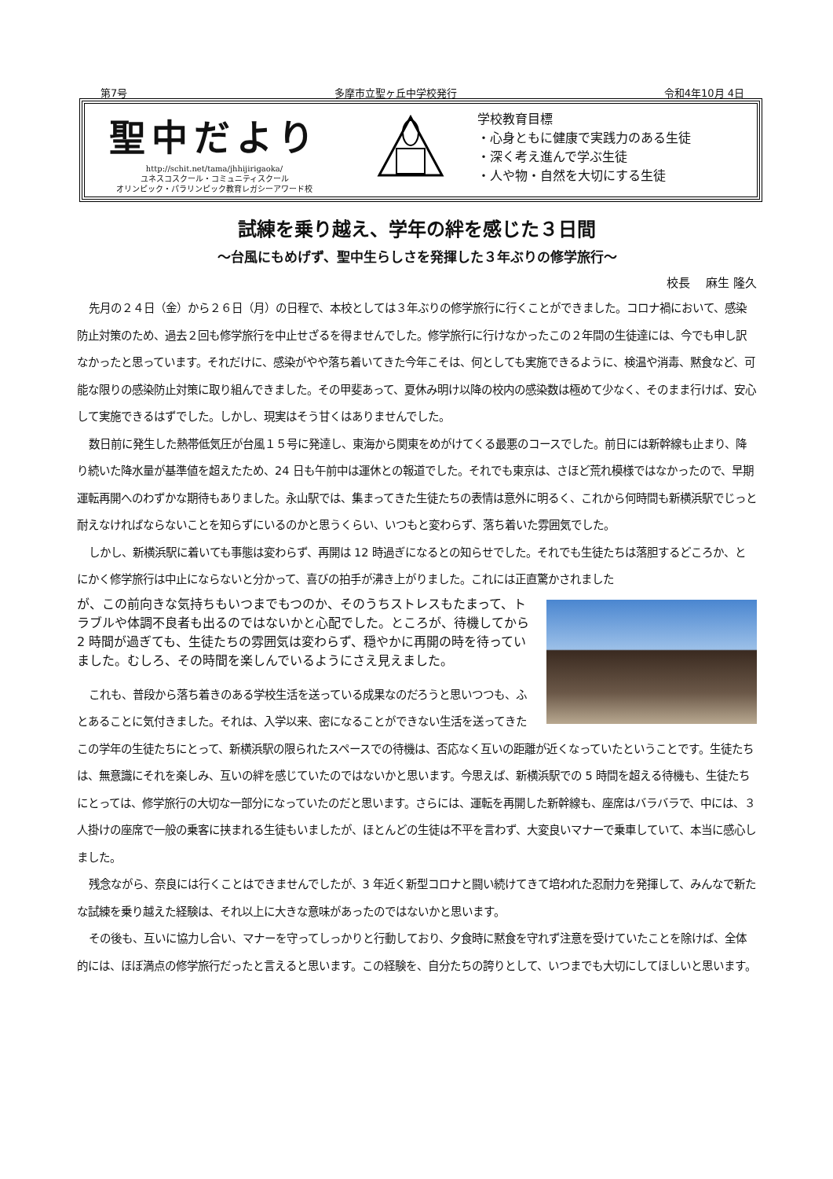第7号 多摩市立聖ヶ丘中学校発行 令和4年10月 4日
聖中だより
http://schit.net/tama/jhhijirigaoka/
ユネスコスクール・コミュニティスクール
オリンピック・パラリンピック教育レガシーアワード校
学校教育目標
・心身ともに健康で実践力のある生徒
・深く考え進んで学ぶ生徒
・人や物・自然を大切にする生徒
試練を乗り越え、学年の絆を感じた３日間
～台風にもめげず、聖中生らしさを発揮した３年ぶりの修学旅行～
校長　 麻生 隆久
先月の２４日（金）から２６日（月）の日程で、本校としては３年ぶりの修学旅行に行くことができました。コロナ禍において、感染防止対策のため、過去２回も修学旅行を中止せざるを得ませんでした。修学旅行に行けなかったこの２年間の生徒達には、今でも申し訳なかったと思っています。それだけに、感染がやや落ち着いてきた今年こそは、何としても実施できるように、検温や消毒、黙食など、可能な限りの感染防止対策に取り組んできました。その甲斐あって、夏休み明け以降の校内の感染数は極めて少なく、そのまま行けば、安心して実施できるはずでした。しかし、現実はそう甘くはありませんでした。
数日前に発生した熱帯低気圧が台風１５号に発達し、東海から関東をめがけてくる最悪のコースでした。前日には新幹線も止まり、降り続いた降水量が基準値を超えたため、24 日も午前中は運休との報道でした。それでも東京は、さほど荒れ模様ではなかったので、早期運転再開へのわずかな期待もありました。永山駅では、集まってきた生徒たちの表情は意外に明るく、これから何時間も新横浜駅でじっと耐えなければならないことを知らずにいるのかと思うくらい、いつもと変わらず、落ち着いた雰囲気でした。
しかし、新横浜駅に着いても事態は変わらず、再開は 12 時過ぎになるとの知らせでした。それでも生徒たちは落胆するどころか、とにかく修学旅行は中止にならないと分かって、喜びの拍手が沸き上がりました。これには正直驚かされました
が、この前向きな気持ちもいつまでもつのか、そのうちストレスもたまって、トラブルや体調不良者も出るのではないかと心配でした。ところが、待機してから 2 時間が過ぎても、生徒たちの雰囲気は変わらず、穏やかに再開の時を待っていました。むしろ、その時間を楽しんでいるようにさえ見えました。
これも、普段から落ち着きのある学校生活を送っている成果なのだろうと思いつつも、ふとあることに気付きました。それは、入学以来、密になることができない生活を送ってきたこの学年の生徒たちにとって、新横浜駅の限られたスペースでの待機は、否応なく互いの距離が近くなっていたということです。生徒たちは、無意識にそれを楽しみ、互いの絆を感じていたのではないかと思います。今思えば、新横浜駅での 5 時間を超える待機も、生徒たちにとっては、修学旅行の大切な一部分になっていたのだと思います。さらには、運転を再開した新幹線も、座席はバラバラで、中には、３人掛けの座席で一般の乗客に挟まれる生徒もいましたが、ほとんどの生徒は不平を言わず、大変良いマナーで乗車していて、本当に感心しました。
残念ながら、奈良には行くことはできませんでしたが、3 年近く新型コロナと闘い続けてきて培われた忍耐力を発揮して、みんなで新たな試練を乗り越えた経験は、それ以上に大きな意味があったのではないかと思います。
その後も、互いに協力し合い、マナーを守ってしっかりと行動しており、夕食時に黙食を守れず注意を受けていたことを除けば、全体的には、ほぼ満点の修学旅行だったと言えると思います。この経験を、自分たちの誇りとして、いつまでも大切にしてほしいと思います。